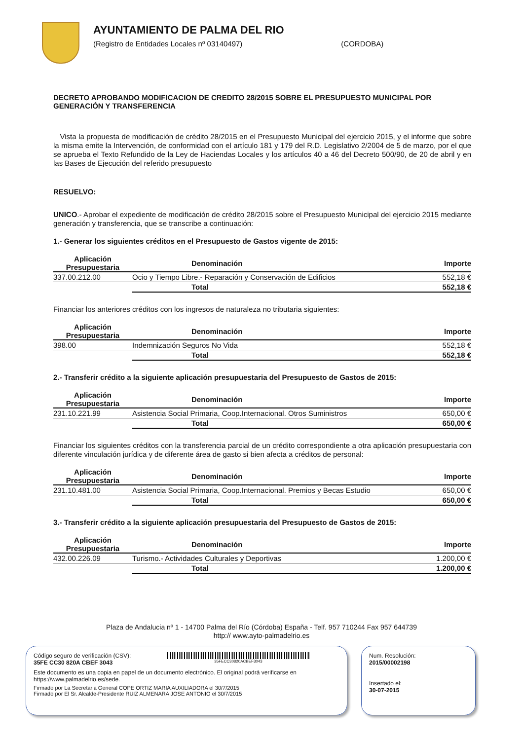AYUNTAMIENTO DE PALMA DEL RIO
(Registro de Entidades Locales nº 03140497) (CORDOBA)
DECRETO APROBANDO MODIFICACION DE CREDITO 28/2015 SOBRE EL PRESUPUESTO MUNICIPAL POR GENERACIÓN Y TRANSFERENCIA
Vista la propuesta de modificación de crédito 28/2015 en el Presupuesto Municipal del ejercicio 2015, y el informe que sobre la misma emite la Intervención, de conformidad con el artículo 181 y 179 del R.D. Legislativo 2/2004 de 5 de marzo, por el que se aprueba el Texto Refundido de la Ley de Haciendas Locales y los artículos 40 a 46 del Decreto 500/90, de 20 de abril y en las Bases de Ejecución del referido presupuesto
RESUELVO:
UNICO.- Aprobar el expediente de modificación de crédito 28/2015 sobre el Presupuesto Municipal del ejercicio 2015 mediante generación y transferencia, que se transcribe a continuación:
1.- Generar los siguientes créditos en el Presupuesto de Gastos vigente de 2015:
| Aplicación Presupuestaria | Denominación | Importe |
| --- | --- | --- |
| 337.00.212.00 | Ocio y Tiempo Libre.- Reparación y Conservación de Edificios | 552,18 € |
| | Total | 552,18 € |
Financiar los anteriores créditos con los ingresos de naturaleza no tributaria siguientes:
| Aplicación Presupuestaria | Denominación | Importe |
| --- | --- | --- |
| 398.00 | Indemnización Seguros No Vida | 552,18 € |
| | Total | 552,18 € |
2.- Transferir crédito a la siguiente aplicación presupuestaria del Presupuesto de Gastos de 2015:
| Aplicación Presupuestaria | Denominación | Importe |
| --- | --- | --- |
| 231.10.221.99 | Asistencia Social Primaria, Coop.Internacional. Otros Suministros | 650,00 € |
| | Total | 650,00 € |
Financiar los siguientes créditos con la transferencia parcial de un crédito correspondiente a otra aplicación presupuestaria con diferente vinculación jurídica y de diferente área de gasto si bien afecta a créditos de personal:
| Aplicación Presupuestaria | Denominación | Importe |
| --- | --- | --- |
| 231.10.481.00 | Asistencia Social Primaria, Coop.Internacional. Premios y Becas Estudio | 650,00 € |
| | Total | 650,00 € |
3.- Transferir crédito a la siguiente aplicación presupuestaria del Presupuesto de Gastos de 2015:
| Aplicación Presupuestaria | Denominación | Importe |
| --- | --- | --- |
| 432.00.226.09 | Turismo.- Actividades Culturales y Deportivas | 1.200,00 € |
| | Total | 1.200,00 € |
Plaza de Andalucia nº 1 - 14700 Palma del Río (Córdoba) España - Telf. 957 710244 Fax 957 644739
http:// www.ayto-palmadelrio.es
Código seguro de verificación (CSV):
35FE CC30 820A CBEF 3043
35FECC30820ACBEF3043
Este documento es una copia en papel de un documento electrónico. El original podrá verificarse en https://www.palmadelrio.es/sede.
Firmado por La Secretaria General COPE ORTIZ MARIA AUXILIADORA el 30/7/2015
Firmado por El Sr. Alcalde-Presidente RUIZ ALMENARA JOSE ANTONIO el 30/7/2015
Num. Resolución:
2015/00002198
Insertado el:
30-07-2015